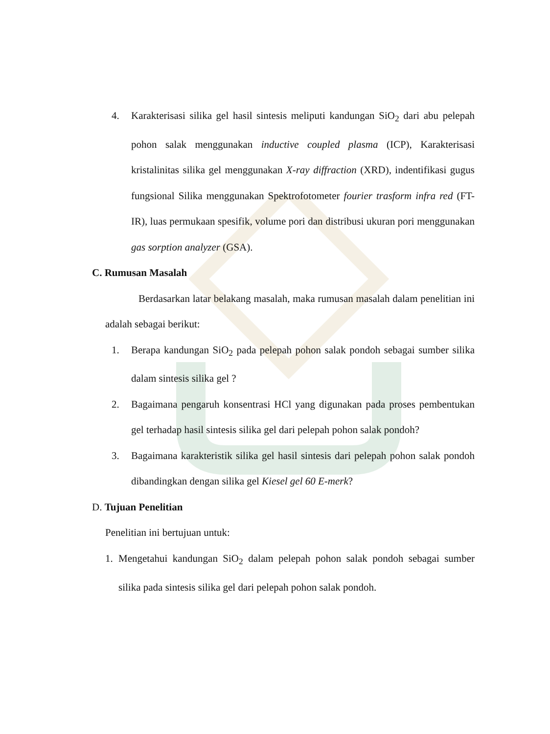4. Karakterisasi silika gel hasil sintesis meliputi kandungan SiO<sub>2</sub> dari abu pelepah pohon salak menggunakan inductive coupled plasma (ICP), Karakterisasi kristalinitas silika gel menggunakan X-ray diffraction (XRD), indentifikasi gugus fungsional Silika menggunakan Spektrofotometer fourier trasform infra red (FT-IR), luas permukaan spesifik, volume pori dan distribusi ukuran pori menggunakan gas sorption analyzer (GSA).
C. Rumusan Masalah
Berdasarkan latar belakang masalah, maka rumusan masalah dalam penelitian ini adalah sebagai berikut:
1. Berapa kandungan SiO<sub>2</sub> pada pelepah pohon salak pondoh sebagai sumber silika dalam sintesis silika gel ?
2. Bagaimana pengaruh konsentrasi HCl yang digunakan pada proses pembentukan gel terhadap hasil sintesis silika gel dari pelepah pohon salak pondoh?
3. Bagaimana karakteristik silika gel hasil sintesis dari pelepah pohon salak pondoh dibandingkan dengan silika gel Kiesel gel 60 E-merk?
D. Tujuan Penelitian
Penelitian ini bertujuan untuk:
1. Mengetahui kandungan SiO<sub>2</sub> dalam pelepah pohon salak pondoh sebagai sumber silika pada sintesis silika gel dari pelepah pohon salak pondoh.